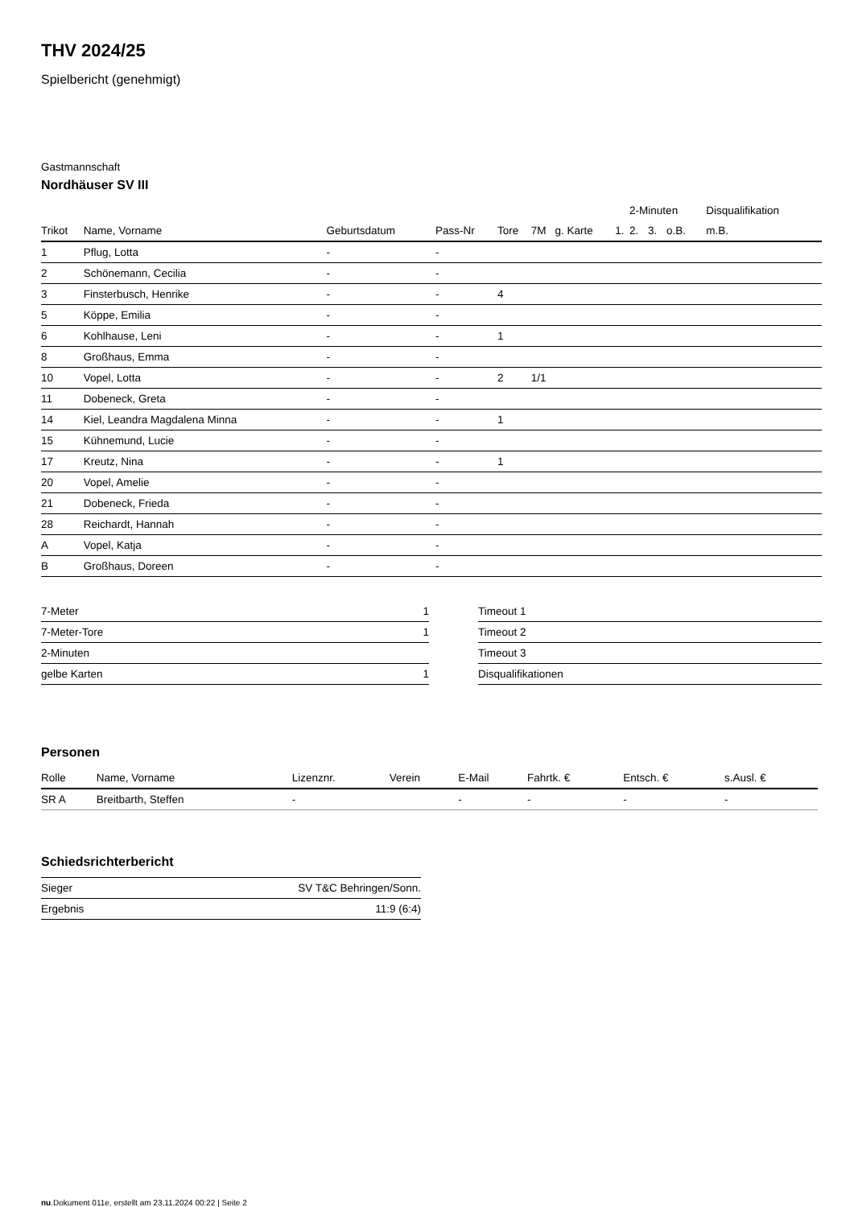THV 2024/25
Spielbericht (genehmigt)
Gastmannschaft
Nordhäuser SV III
| | | | | | | | | 2-Minuten | | | Disqualifikation |
| Trikot | Name, Vorname | Geburtsdatum | Pass-Nr | Tore | 7M | g. Karte | 1. | 2. | 3. | o.B. | m.B. |
| 1 | Pflug, Lotta | - | - | | | | | | | | |
| 2 | Schönemann, Cecilia | - | - | | | | | | | | |
| 3 | Finsterbusch, Henrike | - | - | 4 | | | | | | | |
| 5 | Köppe, Emilia | - | - | | | | | | | | |
| 6 | Kohlhause, Leni | - | - | 1 | | | | | | | |
| 8 | Großhaus, Emma | - | - | | | | | | | | |
| 10 | Vopel, Lotta | - | - | 2 | 1/1 | | | | | | |
| 11 | Dobeneck, Greta | - | - | | | | | | | | |
| 14 | Kiel, Leandra Magdalena Minna | - | - | 1 | | | | | | | |
| 15 | Kühnemund, Lucie | - | - | | | | | | | | |
| 17 | Kreutz, Nina | - | - | 1 | | | | | | | |
| 20 | Vopel, Amelie | - | - | | | | | | | | |
| 21 | Dobeneck, Frieda | - | - | | | | | | | | |
| 28 | Reichardt, Hannah | - | - | | | | | | | | |
| A | Vopel, Katja | - | - | | | | | | | | |
| B | Großhaus, Doreen | - | - | | | | | | | | |
| 7-Meter | 1 |
| 7-Meter-Tore | 1 |
| 2-Minuten | |
| gelbe Karten | 1 |
| Timeout 1 |
| Timeout 2 |
| Timeout 3 |
| Disqualifikationen |
Personen
| Rolle | Name, Vorname | Lizenznr. | Verein | E-Mail | Fahrtk. € | Entsch. € | s.Ausl. € |
| --- | --- | --- | --- | --- | --- | --- | --- |
| SR A | Breitbarth, Steffen | - | | - | - | - | - |
Schiedsrichterbericht
| Sieger | SV T&C Behringen/Sonn. |
| Ergebnis | 11:9 (6:4) |
nu.Dokument 011e, erstellt am 23.11.2024 00:22 | Seite 2